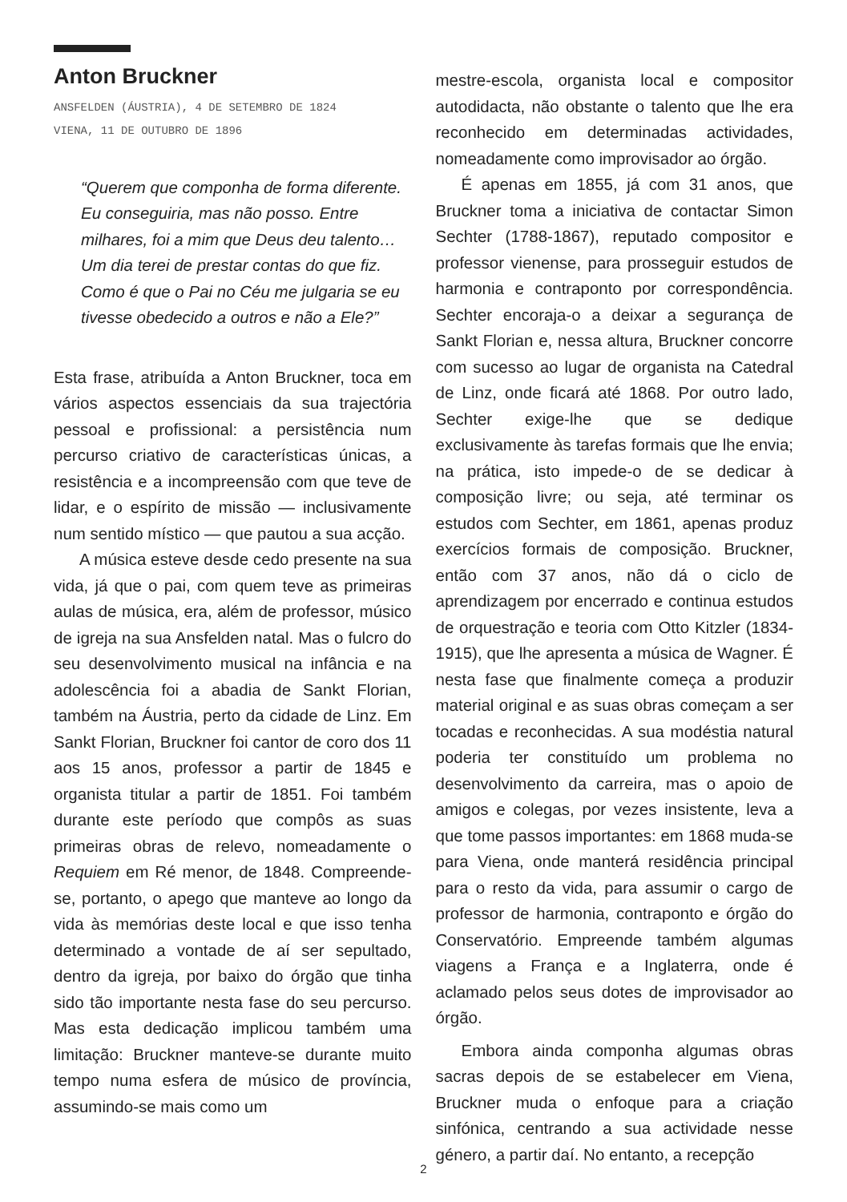Anton Bruckner
ANSFELDEN (ÁUSTRIA), 4 DE SETEMBRO DE 1824
VIENA, 11 DE OUTUBRO DE 1896
“Querem que componha de forma diferente. Eu conseguiria, mas não posso. Entre milhares, foi a mim que Deus deu talento… Um dia terei de prestar contas do que fiz. Como é que o Pai no Céu me julgaria se eu tivesse obedecido a outros e não a Ele?”
Esta frase, atribuída a Anton Bruckner, toca em vários aspectos essenciais da sua trajectória pessoal e profissional: a persistência num percurso criativo de características únicas, a resistência e a incompreensão com que teve de lidar, e o espírito de missão — inclusivamente num sentido místico — que pautou a sua acção.
A música esteve desde cedo presente na sua vida, já que o pai, com quem teve as primeiras aulas de música, era, além de professor, músico de igreja na sua Ansfelden natal. Mas o fulcro do seu desenvolvimento musical na infância e na adolescência foi a abadia de Sankt Florian, também na Áustria, perto da cidade de Linz. Em Sankt Florian, Bruckner foi cantor de coro dos 11 aos 15 anos, professor a partir de 1845 e organista titular a partir de 1851. Foi também durante este período que compôs as suas primeiras obras de relevo, nomeadamente o Requiem em Ré menor, de 1848. Compreende-se, portanto, o apego que manteve ao longo da vida às memórias deste local e que isso tenha determinado a vontade de aí ser sepultado, dentro da igreja, por baixo do órgão que tinha sido tão importante nesta fase do seu percurso. Mas esta dedicação implicou também uma limitação: Bruckner manteve-se durante muito tempo numa esfera de músico de província, assumindo-se mais como um
mestre-escola, organista local e compositor autodidacta, não obstante o talento que lhe era reconhecido em determinadas actividades, nomeadamente como improvisador ao órgão.
É apenas em 1855, já com 31 anos, que Bruckner toma a iniciativa de contactar Simon Sechter (1788-1867), reputado compositor e professor vienense, para prosseguir estudos de harmonia e contraponto por correspondência. Sechter encoraja-o a deixar a segurança de Sankt Florian e, nessa altura, Bruckner concorre com sucesso ao lugar de organista na Catedral de Linz, onde ficará até 1868. Por outro lado, Sechter exige-lhe que se dedique exclusivamente às tarefas formais que lhe envia; na prática, isto impede-o de se dedicar à composição livre; ou seja, até terminar os estudos com Sechter, em 1861, apenas produz exercícios formais de composição. Bruckner, então com 37 anos, não dá o ciclo de aprendizagem por encerrado e continua estudos de orquestração e teoria com Otto Kitzler (1834-1915), que lhe apresenta a música de Wagner. É nesta fase que finalmente começa a produzir material original e as suas obras começam a ser tocadas e reconhecidas. A sua modéstia natural poderia ter constituído um problema no desenvolvimento da carreira, mas o apoio de amigos e colegas, por vezes insistente, leva a que tome passos importantes: em 1868 muda-se para Viena, onde manterá residência principal para o resto da vida, para assumir o cargo de professor de harmonia, contraponto e órgão do Conservatório. Empreende também algumas viagens a França e a Inglaterra, onde é aclamado pelos seus dotes de improvisador ao órgão.
Embora ainda componha algumas obras sacras depois de se estabelecer em Viena, Bruckner muda o enfoque para a criação sinfónica, centrando a sua actividade nesse género, a partir daí. No entanto, a recepção
2